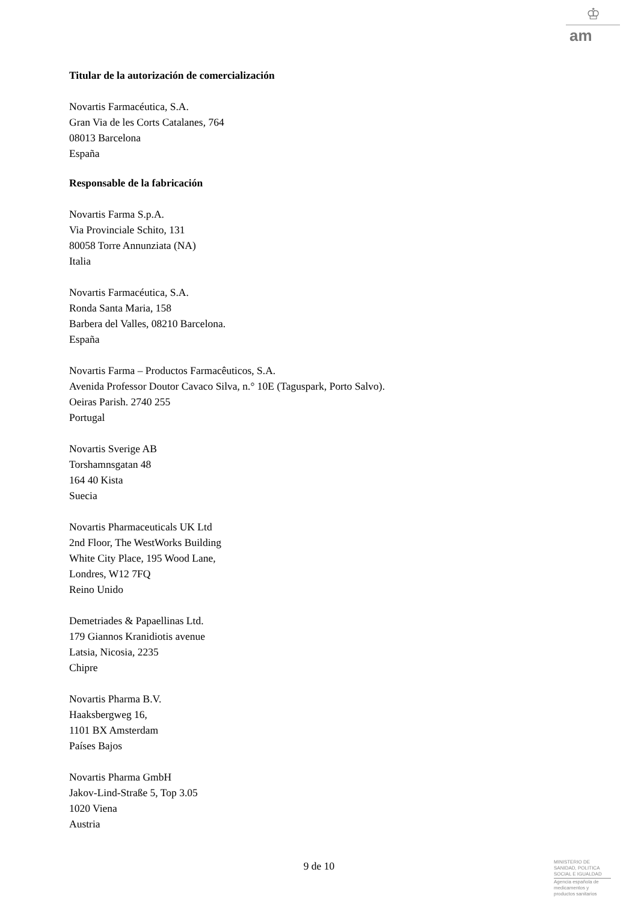♔
am
Titular de la autorización de comercialización
Novartis Farmacéutica, S.A.
Gran Via de les Corts Catalanes, 764
08013 Barcelona
España
Responsable de la fabricación
Novartis Farma S.p.A.
Via Provinciale Schito, 131
80058 Torre Annunziata (NA)
Italia
Novartis Farmacéutica, S.A.
Ronda Santa Maria, 158
Barbera del Valles, 08210 Barcelona.
España
Novartis Farma – Productos Farmacêuticos, S.A.
Avenida Professor Doutor Cavaco Silva, n.° 10E (Taguspark, Porto Salvo).
Oeiras Parish. 2740 255
Portugal
Novartis Sverige AB
Torshamnsgatan 48
164 40 Kista
Suecia
Novartis Pharmaceuticals UK Ltd
2nd Floor, The WestWorks Building
White City Place, 195 Wood Lane,
Londres, W12 7FQ
Reino Unido
Demetriades & Papaellinas Ltd.
179 Giannos Kranidiotis avenue
Latsia, Nicosia, 2235
Chipre
Novartis Pharma B.V.
Haaksbergweg 16,
1101 BX Amsterdam
Países Bajos
Novartis Pharma GmbH
Jakov-Lind-Straße 5, Top 3.05
1020 Viena
Austria
9 de 10
MINISTERIO DE
SANIDAD, POLITICA
SOCIAL E IGUALDAD
Agencia española de
medicamentos y
productos sanitarios